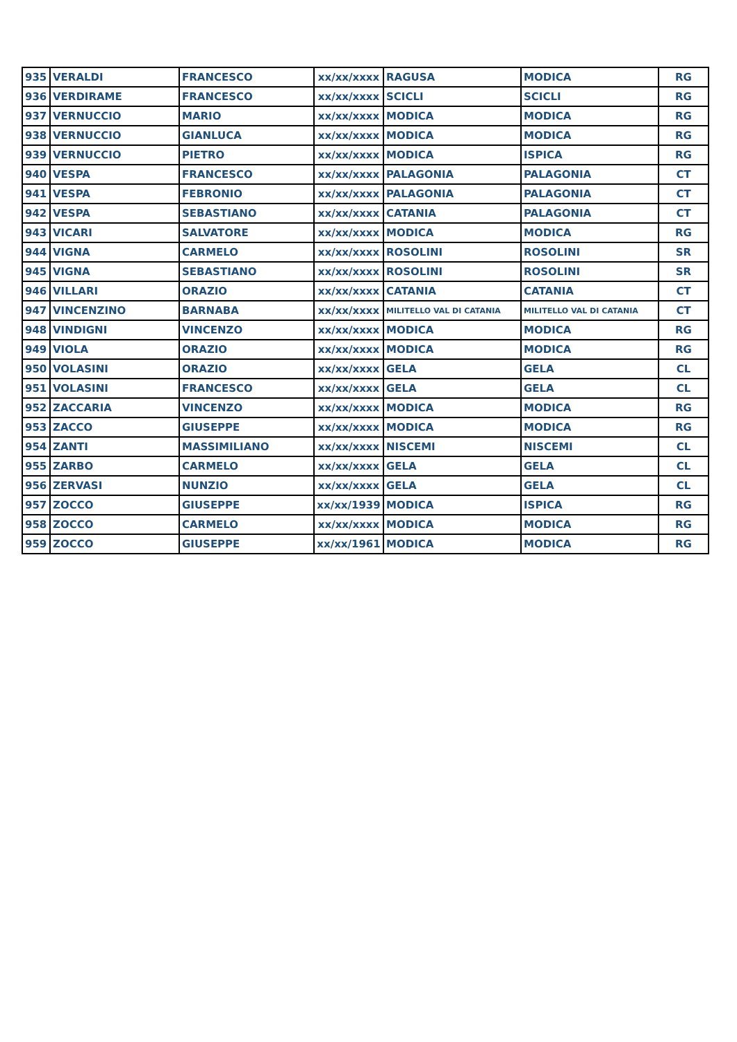| 935 | VERALDI | FRANCESCO | xx/xx/xxxx | RAGUSA | MODICA | RG |
| 936 | VERDIRAME | FRANCESCO | xx/xx/xxxx | SCICLI | SCICLI | RG |
| 937 | VERNUCCIO | MARIO | xx/xx/xxxx | MODICA | MODICA | RG |
| 938 | VERNUCCIO | GIANLUCA | xx/xx/xxxx | MODICA | MODICA | RG |
| 939 | VERNUCCIO | PIETRO | xx/xx/xxxx | MODICA | ISPICA | RG |
| 940 | VESPA | FRANCESCO | xx/xx/xxxx | PALAGONIA | PALAGONIA | CT |
| 941 | VESPA | FEBRONIO | xx/xx/xxxx | PALAGONIA | PALAGONIA | CT |
| 942 | VESPA | SEBASTIANO | xx/xx/xxxx | CATANIA | PALAGONIA | CT |
| 943 | VICARI | SALVATORE | xx/xx/xxxx | MODICA | MODICA | RG |
| 944 | VIGNA | CARMELO | xx/xx/xxxx | ROSOLINI | ROSOLINI | SR |
| 945 | VIGNA | SEBASTIANO | xx/xx/xxxx | ROSOLINI | ROSOLINI | SR |
| 946 | VILLARI | ORAZIO | xx/xx/xxxx | CATANIA | CATANIA | CT |
| 947 | VINCENZINO | BARNABA | xx/xx/xxxx | MILITELLO VAL DI CATANIA | MILITELLO VAL DI CATANIA | CT |
| 948 | VINDIGNI | VINCENZO | xx/xx/xxxx | MODICA | MODICA | RG |
| 949 | VIOLA | ORAZIO | xx/xx/xxxx | MODICA | MODICA | RG |
| 950 | VOLASINI | ORAZIO | xx/xx/xxxx | GELA | GELA | CL |
| 951 | VOLASINI | FRANCESCO | xx/xx/xxxx | GELA | GELA | CL |
| 952 | ZACCARIA | VINCENZO | xx/xx/xxxx | MODICA | MODICA | RG |
| 953 | ZACCO | GIUSEPPE | xx/xx/xxxx | MODICA | MODICA | RG |
| 954 | ZANTI | MASSIMILIANO | xx/xx/xxxx | NISCEMI | NISCEMI | CL |
| 955 | ZARBO | CARMELO | xx/xx/xxxx | GELA | GELA | CL |
| 956 | ZERVASI | NUNZIO | xx/xx/xxxx | GELA | GELA | CL |
| 957 | ZOCCO | GIUSEPPE | xx/xx/1939 | MODICA | ISPICA | RG |
| 958 | ZOCCO | CARMELO | xx/xx/xxxx | MODICA | MODICA | RG |
| 959 | ZOCCO | GIUSEPPE | xx/xx/1961 | MODICA | MODICA | RG |